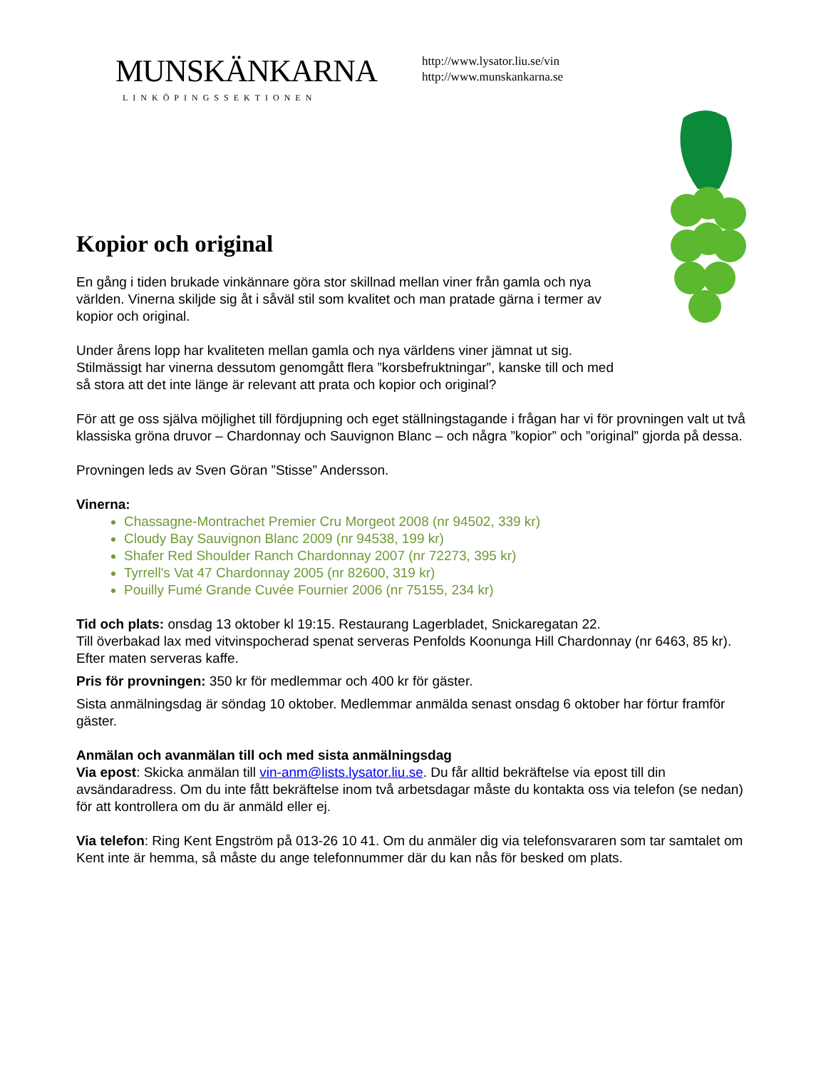MUNSKÄNKARNA
LINKÖPINGSSEKTIONEN
http://www.lysator.liu.se/vin
http://www.munskankarna.se
Kopior och original
En gång i tiden brukade vinkännare göra stor skillnad mellan viner från gamla och nya världen. Vinerna skiljde sig åt i såväl stil som kvalitet och man pratade gärna i termer av kopior och original.
Under årens lopp har kvaliteten mellan gamla och nya världens viner jämnat ut sig. Stilmässigt har vinerna dessutom genomgått flera ”korsbefruktningar”, kanske till och med så stora att det inte länge är relevant att prata och kopior och original?
För att ge oss själva möjlighet till fördjupning och eget ställningstagande i frågan har vi för provningen valt ut två klassiska gröna druvor – Chardonnay och Sauvignon Blanc – och några ”kopior” och ”original” gjorda på dessa.
Provningen leds av Sven Göran ”Stisse” Andersson.
Vinerna:
Chassagne-Montrachet Premier Cru Morgeot 2008 (nr 94502, 339 kr)
Cloudy Bay Sauvignon Blanc 2009 (nr 94538, 199 kr)
Shafer Red Shoulder Ranch Chardonnay 2007 (nr 72273, 395 kr)
Tyrrell's Vat 47 Chardonnay 2005 (nr 82600, 319 kr)
Pouilly Fumé Grande Cuvée Fournier 2006 (nr 75155, 234 kr)
Tid och plats: onsdag 13 oktober kl 19:15. Restaurang Lagerbladet, Snickaregatan 22.
Till överbakad lax med vitvinspocherad spenat serveras Penfolds Koonunga Hill Chardonnay (nr 6463, 85 kr). Efter maten serveras kaffe.
Pris för provningen: 350 kr för medlemmar och 400 kr för gäster.
Sista anmälningsdag är söndag 10 oktober. Medlemmar anmälda senast onsdag 6 oktober har förtur framför gäster.
Anmälan och avanmälan till och med sista anmälningsdag
Via epost: Skicka anmälan till vin-anm@lists.lysator.liu.se. Du får alltid bekräftelse via epost till din avsändaradress. Om du inte fått bekräftelse inom två arbetsdagar måste du kontakta oss via telefon (se nedan) för att kontrollera om du är anmäld eller ej.
Via telefon: Ring Kent Engström på 013-26 10 41. Om du anmäler dig via telefonsvararen som tar samtalet om Kent inte är hemma, så måste du ange telefonnummer där du kan nås för besked om plats.